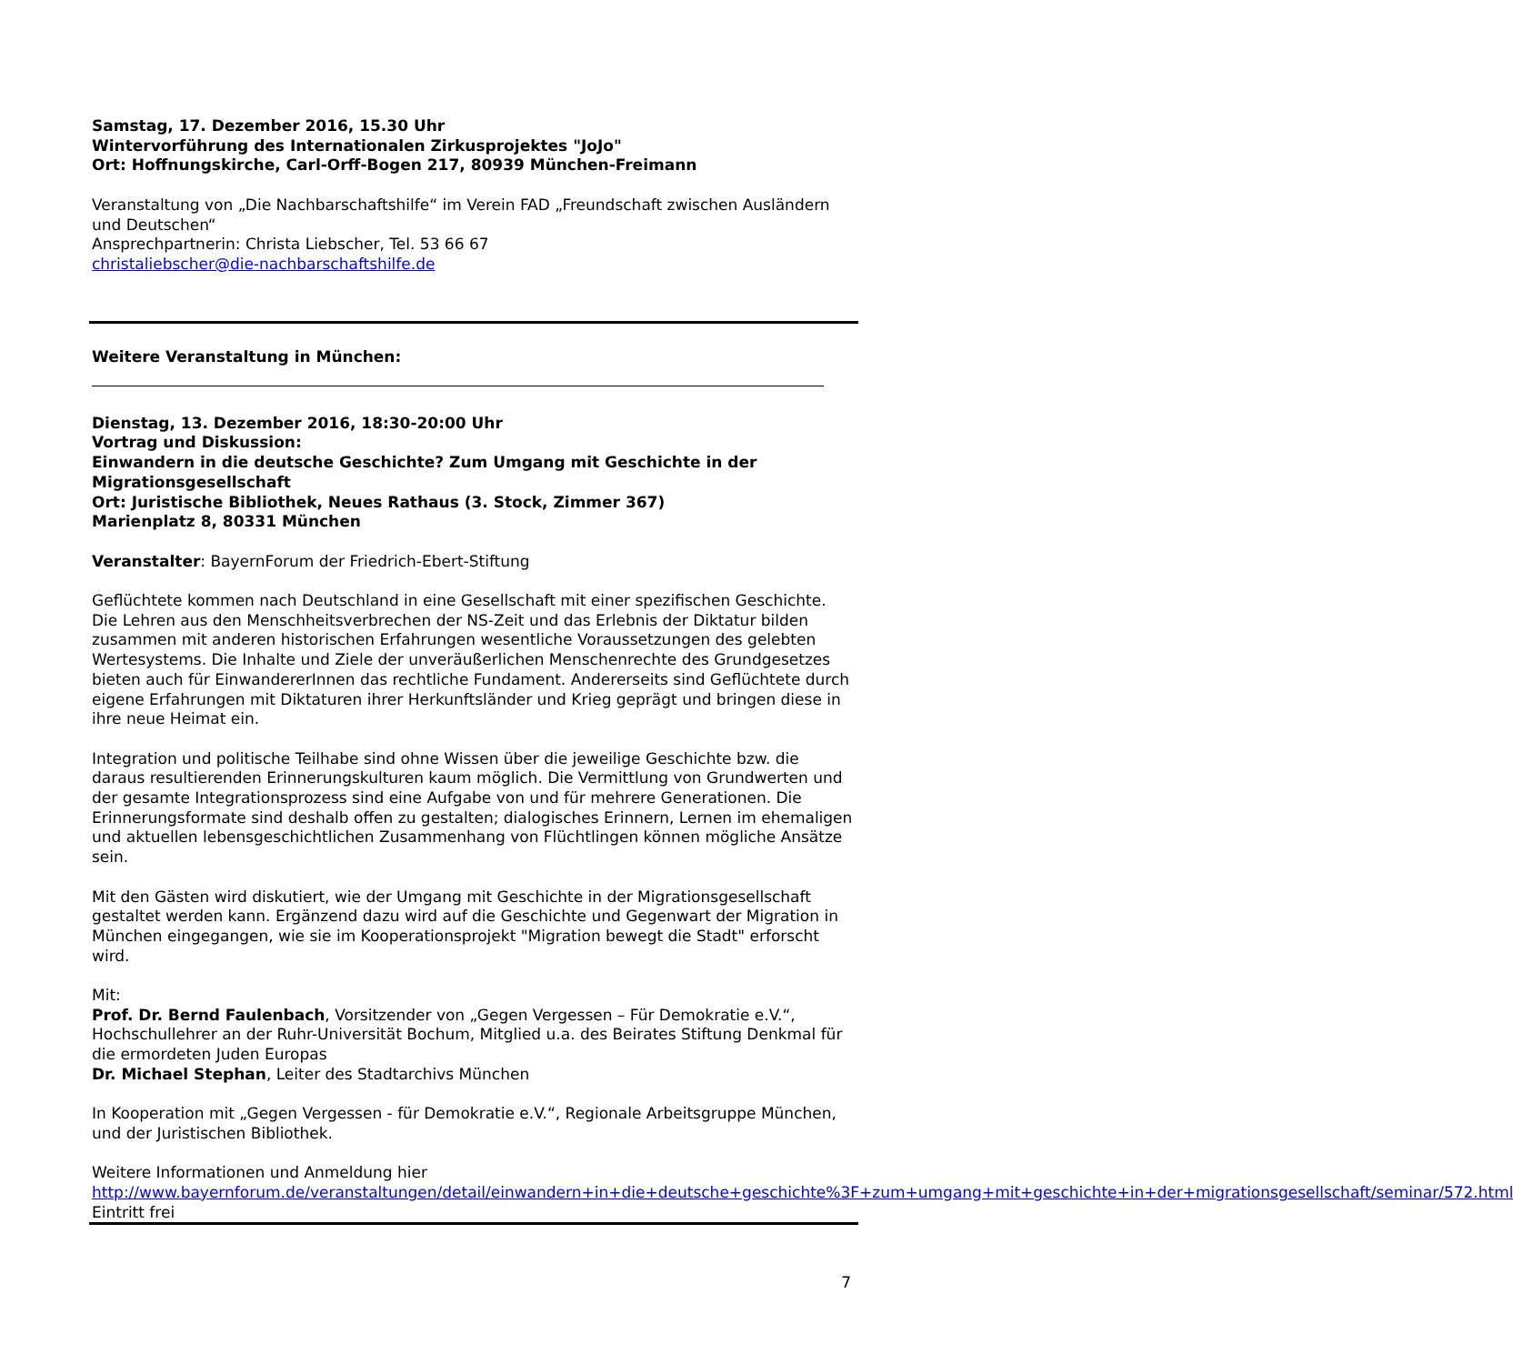Samstag, 17. Dezember 2016, 15.30 Uhr
Wintervorführung des Internationalen Zirkusprojektes "JoJo"
Ort: Hoffnungskirche, Carl-Orff-Bogen 217, 80939 München-Freimann
Veranstaltung von „Die Nachbarschaftshilfe“ im Verein FAD „Freundschaft zwischen Ausländern und Deutschen“
Ansprechpartnerin: Christa Liebscher, Tel. 53 66 67
christaliebscher@die-nachbarschaftshilfe.de
Weitere Veranstaltung in München:
Dienstag, 13. Dezember 2016, 18:30-20:00 Uhr
Vortrag und Diskussion:
Einwandern in die deutsche Geschichte? Zum Umgang mit Geschichte in der Migrationsgesellschaft
Ort: Juristische Bibliothek, Neues Rathaus (3. Stock, Zimmer 367)
Marienplatz 8, 80331 München
Veranstalter: BayernForum der Friedrich-Ebert-Stiftung
Geflüchtete kommen nach Deutschland in eine Gesellschaft mit einer spezifischen Geschichte. Die Lehren aus den Menschheitsverbrechen der NS-Zeit und das Erlebnis der Diktatur bilden zusammen mit anderen historischen Erfahrungen wesentliche Voraussetzungen des gelebten Wertesystems. Die Inhalte und Ziele der unveräußerlichen Menschenrechte des Grundgesetzes bieten auch für EinwandererInnen das rechtliche Fundament. Andererseits sind Geflüchtete durch eigene Erfahrungen mit Diktaturen ihrer Herkunftsländer und Krieg geprägt und bringen diese in ihre neue Heimat ein.
Integration und politische Teilhabe sind ohne Wissen über die jeweilige Geschichte bzw. die daraus resultierenden Erinnerungskulturen kaum möglich. Die Vermittlung von Grundwerten und der gesamte Integrationsprozess sind eine Aufgabe von und für mehrere Generationen. Die Erinnerungsformate sind deshalb offen zu gestalten; dialogisches Erinnern, Lernen im ehemaligen und aktuellen lebensgeschichtlichen Zusammenhang von Flüchtlingen können mögliche Ansätze sein.
Mit den Gästen wird diskutiert, wie der Umgang mit Geschichte in der Migrationsgesellschaft gestaltet werden kann. Ergänzend dazu wird auf die Geschichte und Gegenwart der Migration in München eingegangen, wie sie im Kooperationsprojekt "Migration bewegt die Stadt" erforscht wird.
Mit:
Prof. Dr. Bernd Faulenbach, Vorsitzender von „Gegen Vergessen – Für Demokratie e.V.“, Hochschullehrer an der Ruhr-Universität Bochum, Mitglied u.a. des Beirates Stiftung Denkmal für die ermordeten Juden Europas
Dr. Michael Stephan, Leiter des Stadtarchivs München
In Kooperation mit „Gegen Vergessen - für Demokratie e.V.“, Regionale Arbeitsgruppe München, und der Juristischen Bibliothek.
Weitere Informationen und Anmeldung hier
http://www.bayernforum.de/veranstaltungen/detail/einwandern+in+die+deutsche+geschichte%3F+zum+umgang+mit+geschichte+in+der+migrationsgesellschaft/seminar/572.html
Eintritt frei
7